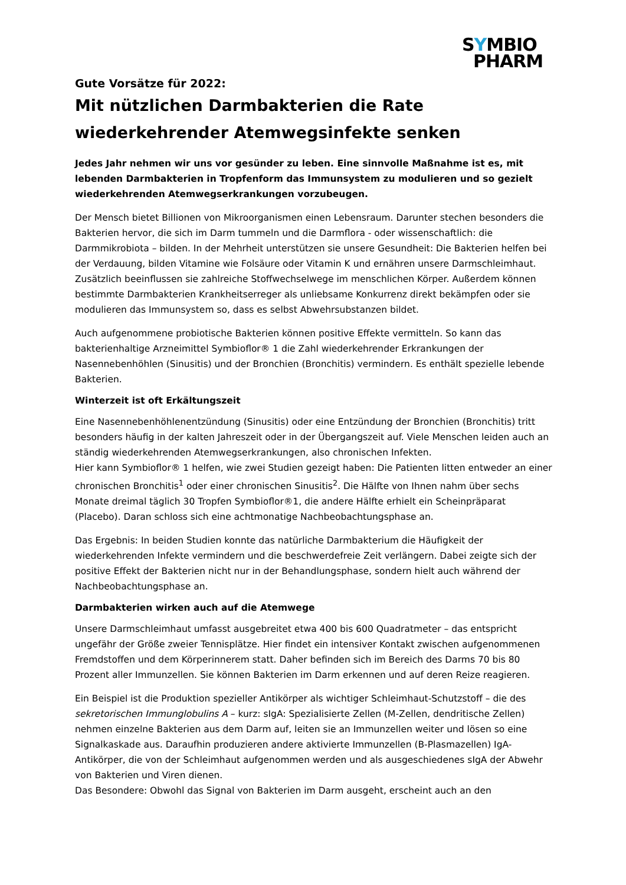SYMBIO
PHARM
Gute Vorsätze für 2022:
Mit nützlichen Darmbakterien die Rate wiederkehrender Atemwegsinfekte senken
Jedes Jahr nehmen wir uns vor gesünder zu leben. Eine sinnvolle Maßnahme ist es, mit lebenden Darmbakterien in Tropfenform das Immunsystem zu modulieren und so gezielt wiederkehrenden Atemwegserkrankungen vorzubeugen.
Der Mensch bietet Billionen von Mikroorganismen einen Lebensraum. Darunter stechen besonders die Bakterien hervor, die sich im Darm tummeln und die Darmflora - oder wissenschaftlich: die Darmmikrobiota – bilden. In der Mehrheit unterstützen sie unsere Gesundheit: Die Bakterien helfen bei der Verdauung, bilden Vitamine wie Folsäure oder Vitamin K und ernähren unsere Darmschleimhaut. Zusätzlich beeinflussen sie zahlreiche Stoffwechselwege im menschlichen Körper. Außerdem können bestimmte Darmbakterien Krankheitserreger als unliebsame Konkurrenz direkt bekämpfen oder sie modulieren das Immunsystem so, dass es selbst Abwehrsubstanzen bildet.
Auch aufgenommene probiotische Bakterien können positive Effekte vermitteln. So kann das bakterienhaltige Arzneimittel Symbioflor® 1 die Zahl wiederkehrender Erkrankungen der Nasennebenhöhlen (Sinusitis) und der Bronchien (Bronchitis) vermindern. Es enthält spezielle lebende Bakterien.
Winterzeit ist oft Erkältungszeit
Eine Nasennebenhöhlenentzündung (Sinusitis) oder eine Entzündung der Bronchien (Bronchitis) tritt besonders häufig in der kalten Jahreszeit oder in der Übergangszeit auf. Viele Menschen leiden auch an ständig wiederkehrenden Atemwegserkrankungen, also chronischen Infekten.
Hier kann Symbioflor® 1 helfen, wie zwei Studien gezeigt haben: Die Patienten litten entweder an einer chronischen Bronchitis<sup>1</sup> oder einer chronischen Sinusitis<sup>2</sup>. Die Hälfte von Ihnen nahm über sechs Monate dreimal täglich 30 Tropfen Symbioflor®1, die andere Hälfte erhielt ein Scheinpräparat (Placebo). Daran schloss sich eine achtmonatige Nachbeobachtungsphase an.
Das Ergebnis: In beiden Studien konnte das natürliche Darmbakterium die Häufigkeit der wiederkehrenden Infekte vermindern und die beschwerdefreie Zeit verlängern. Dabei zeigte sich der positive Effekt der Bakterien nicht nur in der Behandlungsphase, sondern hielt auch während der Nachbeobachtungsphase an.
Darmbakterien wirken auch auf die Atemwege
Unsere Darmschleimhaut umfasst ausgebreitet etwa 400 bis 600 Quadratmeter – das entspricht ungefähr der Größe zweier Tennisplätze. Hier findet ein intensiver Kontakt zwischen aufgenommenen Fremdstoffen und dem Körperinnerem statt. Daher befinden sich im Bereich des Darms 70 bis 80 Prozent aller Immunzellen. Sie können Bakterien im Darm erkennen und auf deren Reize reagieren.
Ein Beispiel ist die Produktion spezieller Antikörper als wichtiger Schleimhaut-Schutzstoff – die des sekretorischen Immunglobulins A – kurz: sIgA: Spezialisierte Zellen (M-Zellen, dendritische Zellen) nehmen einzelne Bakterien aus dem Darm auf, leiten sie an Immunzellen weiter und lösen so eine Signalkaskade aus. Daraufhin produzieren andere aktivierte Immunzellen (B-Plasmazellen) IgA-Antikörper, die von der Schleimhaut aufgenommen werden und als ausgeschiedenes sIgA der Abwehr von Bakterien und Viren dienen.
Das Besondere: Obwohl das Signal von Bakterien im Darm ausgeht, erscheint auch an den